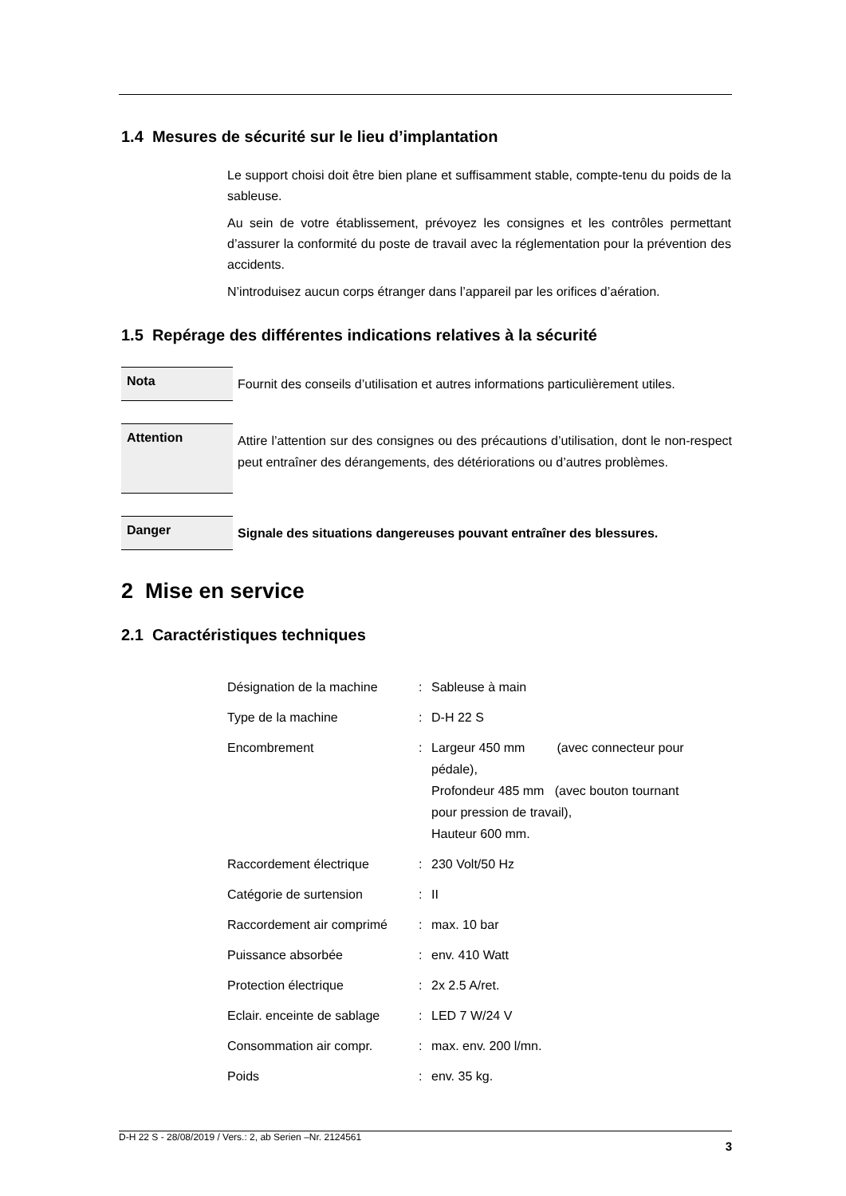1.4 Mesures de sécurité sur le lieu d’implantation
Le support choisi doit être bien plane et suffisamment stable, compte-tenu du poids de la sableuse.
Au sein de votre établissement, prévoyez les consignes et les contrôles permettant d’assurer la conformité du poste de travail avec la réglementation pour la prévention des accidents.
N’introduisez aucun corps étranger dans l’appareil par les orifices d’aération.
1.5 Repérage des différentes indications relatives à la sécurité
Nota
Fournit des conseils d’utilisation et autres informations particulièrement utiles.
Attention
Attire l’attention sur des consignes ou des précautions d’utilisation, dont le non-respect peut entraîner des dérangements, des détériorations ou d’autres problèmes.
Danger
Signale des situations dangereuses pouvant entraîner des blessures.
2 Mise en service
2.1 Caractéristiques techniques
| Désignation de la machine | : | Sableuse à main |
| Type de la machine | : | D-H 22 S |
| Encombrement | : | Largeur 450 mm (avec connecteur pour pédale), Profondeur 485 mm (avec bouton tournant pour pression de travail), Hauteur 600 mm. |
| Raccordement électrique | : | 230 Volt/50 Hz |
| Catégorie de surtension | : | II |
| Raccordement air comprimé | : | max. 10 bar |
| Puissance absorbée | : | env. 410 Watt |
| Protection électrique | : | 2x 2.5 A/ret. |
| Eclair. enceinte de sablage | : | LED 7 W/24 V |
| Consommation air compr. | : | max. env. 200 l/mn. |
| Poids | : | env. 35 kg. |
D-H 22 S - 28/08/2019 / Vers.: 2, ab Serien –Nr. 2124561 3